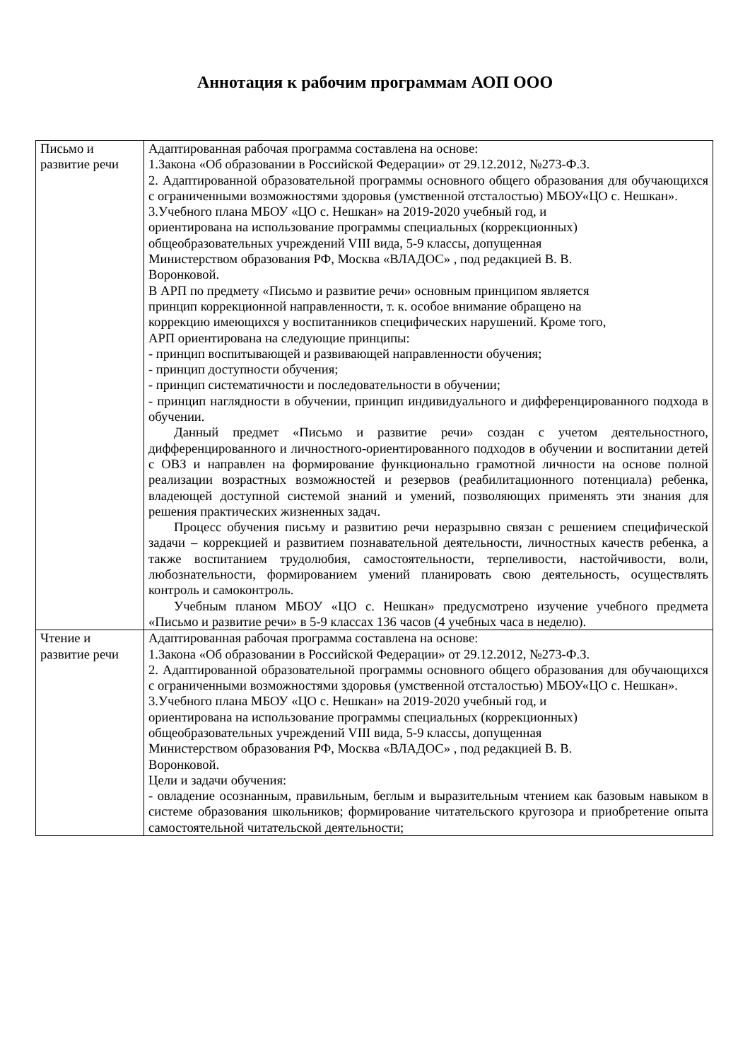Аннотация к рабочим программам АОП ООО
| Письмо и развитие речи | Адаптированная рабочая программа составлена на основе: 1.Закона «Об образовании в Российской Федерации» от 29.12.2012, №273-Ф.З. 2. Адаптированной образовательной программы основного общего образования для обучающихся с ограниченными возможностями здоровья (умственной отсталостью) МБОУ«ЦО с. Нешкан». 3.Учебного плана МБОУ «ЦО с. Нешкан» на 2019-2020 учебный год, и ориентирована на использование программы специальных (коррекционных) общеобразовательных учреждений VIII вида, 5-9 классы, допущенная Министерством образования РФ, Москва «ВЛАДОС» , под редакцией В. В. Воронковой. В АРП по предмету «Письмо и развитие речи» основным принципом является принцип коррекционной направленности, т. к. особое внимание обращено на коррекцию имеющихся у воспитанников специфических нарушений. Кроме того, АРП ориентирована на следующие принципы: - принцип воспитывающей и развивающей направленности обучения; - принцип доступности обучения; - принцип систематичности и последовательности в обучении; - принцип наглядности в обучении, принцип индивидуального и дифференцированного подхода в обучении. Данный предмет «Письмо и развитие речи» создан с учетом деятельностного, дифференцированного и личностного-ориентированного подходов в обучении и воспитании детей с ОВЗ и направлен на формирование функционально грамотной личности на основе полной реализации возрастных возможностей и резервов (реабилитационного потенциала) ребенка, владеющей доступной системой знаний и умений, позволяющих применять эти знания для решения практических жизненных задач. Процесс обучения письму и развитию речи неразрывно связан с решением специфической задачи – коррекцией и развитием познавательной деятельности, личностных качеств ребенка, а также воспитанием трудолюбия, самостоятельности, терпеливости, настойчивости, воли, любознательности, формированием умений планировать свою деятельность, осуществлять контроль и самоконтроль. Учебным планом МБОУ «ЦО с. Нешкан» предусмотрено изучение учебного предмета «Письмо и развитие речи» в 5-9 классах 136 часов (4 учебных часа в неделю). |
| Чтение и развитие речи | Адаптированная рабочая программа составлена на основе: 1.Закона «Об образовании в Российской Федерации» от 29.12.2012, №273-Ф.З. 2. Адаптированной образовательной программы основного общего образования для обучающихся с ограниченными возможностями здоровья (умственной отсталостью) МБОУ«ЦО с. Нешкан». 3.Учебного плана МБОУ «ЦО с. Нешкан» на 2019-2020 учебный год, и ориентирована на использование программы специальных (коррекционных) общеобразовательных учреждений VIII вида, 5-9 классы, допущенная Министерством образования РФ, Москва «ВЛАДОС» , под редакцией В. В. Воронковой. Цели и задачи обучения: - овладение осознанным, правильным, беглым и выразительным чтением как базовым навыком в системе образования школьников; формирование читательского кругозора и приобретение опыта самостоятельной читательской деятельности; |